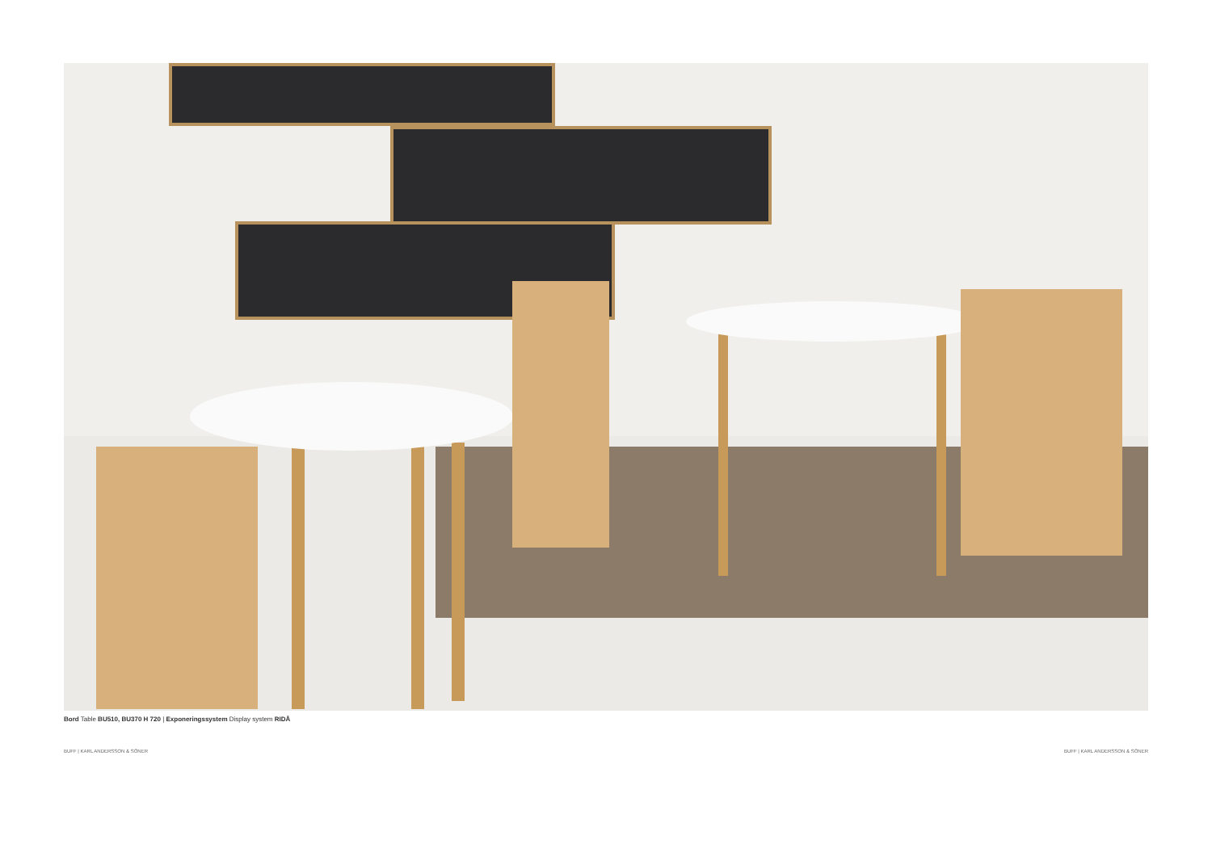Bord Table BU510, BU370 H 720 | Exponeringssystem Display system RIDÅ
BUFF | KARL ANDERSSON & SÖNER BUFF | KARL ANDERSSON & SÖNER